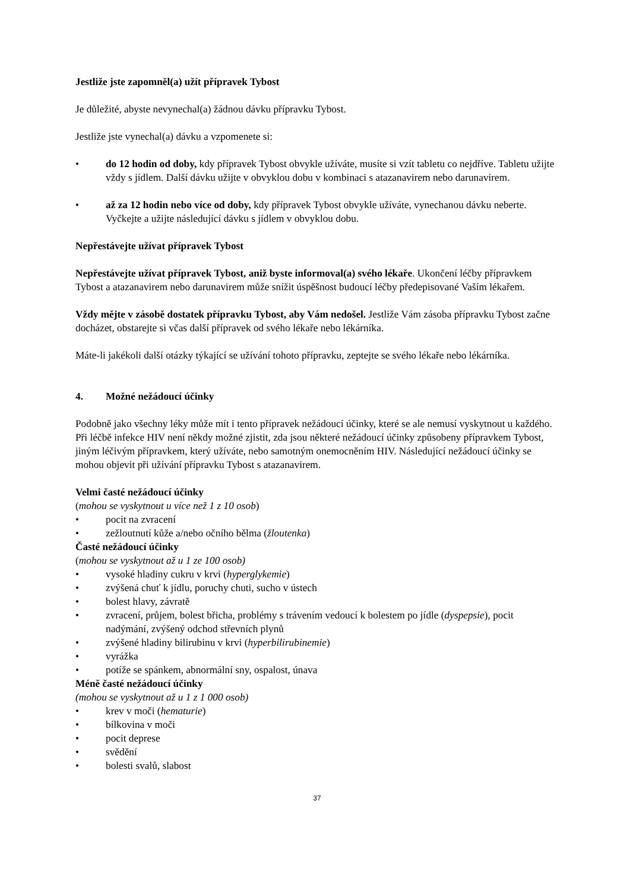Jestliže jste zapomněl(a) užít přípravek Tybost
Je důležité, abyste nevynechal(a) žádnou dávku přípravku Tybost.
Jestliže jste vynechal(a) dávku a vzpomenete si:
• do 12 hodin od doby, kdy přípravek Tybost obvykle užíváte, musíte si vzít tabletu co nejdříve. Tabletu užijte vždy s jídlem. Další dávku užijte v obvyklou dobu v kombinaci s atazanavirem nebo darunavirem.
• až za 12 hodin nebo více od doby, kdy přípravek Tybost obvykle užíváte, vynechanou dávku neberte. Vyčkejte a užijte následující dávku s jídlem v obvyklou dobu.
Nepřestávejte užívat přípravek Tybost
Nepřestávejte užívat přípravek Tybost, aniž byste informoval(a) svého lékaře. Ukončení léčby přípravkem Tybost a atazanavirem nebo darunavirem může snížit úspěšnost budoucí léčby předepisované Vaším lékařem.
Vždy mějte v zásobě dostatek přípravku Tybost, aby Vám nedošel. Jestliže Vám zásoba přípravku Tybost začne docházet, obstarejte si včas další přípravek od svého lékaře nebo lékárníka.
Máte-li jakékoli další otázky týkající se užívání tohoto přípravku, zeptejte se svého lékaře nebo lékárníka.
4. Možné nežádoucí účinky
Podobně jako všechny léky může mít i tento přípravek nežádoucí účinky, které se ale nemusí vyskytnout u každého. Při léčbě infekce HIV není někdy možné zjistit, zda jsou některé nežádoucí účinky způsobeny přípravkem Tybost, jiným léčivým přípravkem, který užíváte, nebo samotným onemocněním HIV. Následující nežádoucí účinky se mohou objevit při užívání přípravku Tybost s atazanavirem.
Velmi časté nežádoucí účinky
(mohou se vyskytnout u více než 1 z 10 osob)
• pocit na zvracení
• zežloutnutí kůže a/nebo očního bělma (žloutenka)
Časté nežádoucí účinky
(mohou se vyskytnout až u 1 ze 100 osob)
• vysoké hladiny cukru v krvi (hyperglykemie)
• zvýšená chuť k jídlu, poruchy chuti, sucho v ústech
• bolest hlavy, závratě
• zvracení, průjem, bolest břicha, problémy s trávením vedoucí k bolestem po jídle (dyspepsie), pocit nadýmání, zvýšený odchod střevních plynů
• zvýšené hladiny bilirubinu v krvi (hyperbilirubinemie)
• vyrážka
• potíže se spánkem, abnormální sny, ospalost, únava
Méně časté nežádoucí účinky
(mohou se vyskytnout až u 1 z 1 000 osob)
• krev v moči (hematurie)
• bílkovina v moči
• pocit deprese
• svědění
• bolesti svalů, slabost
37